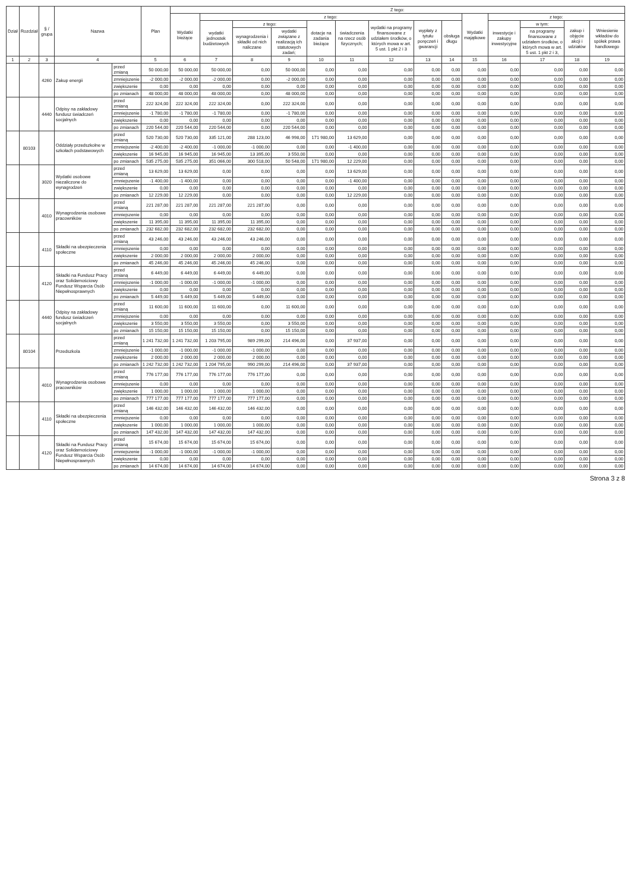| Dział | Rozdział | § / grupa | Nazwa | | Plan | Z tego: | | | | | | | | | | | | | |
| --- | --- | --- | --- | --- | --- | --- | --- | --- | --- | --- | --- | --- | --- | --- | --- | --- | --- | --- | --- |
| | | | | | | Wydatki bieżące | z tego: | | | | | | | | Wydatki majątkowe | z tego: | | | |
| | | | | | | | wydatki jednostek budżetowych | z tego: | | dotacje na zadania bieżące | świadczenia na rzecz osób fizycznych; | wydatki na programy finansowane z udziałem środków, o których mowa w art. 5 ust. 1 pkt 2 i 3 | wypłaty z tytułu poręczeń i gwarancji | obsługa długu | | inwestycje i zakupy inwestycyjne | w tym: | zakup i objęcie akcji i udziałów | Wniesienie wkładów do spółek prawa handlowego |
| | | | | | | | | wynagrodzenia i składki od nich naliczane | wydatki związane z realizacją ich statutowych zadań; | | | | | | | | na programy finansowane z udziałem środków, o których mowa w art. 5 ust. 1 pkt 2 i 3, | | |
| 1 | 2 | 3 | 4 | | 5 | 6 | 7 | 8 | 9 | 10 | 11 | 12 | 13 | 14 | 15 | 16 | 17 | 18 | 19 |
| | | 4260 | Zakup energii | przed zmianą | 50 000,00 | 50 000,00 | 50 000,00 | 0,00 | 50 000,00 | 0,00 | 0,00 | 0,00 | 0,00 | 0,00 | 0,00 | 0,00 | 0,00 | 0,00 | 0,00 |
| | | | | zmniejszenie | -2 000,00 | -2 000,00 | -2 000,00 | 0,00 | -2 000,00 | 0,00 | 0,00 | 0,00 | 0,00 | 0,00 | 0,00 | 0,00 | 0,00 | 0,00 | 0,00 |
| | | | | zwiększenie | 0,00 | 0,00 | 0,00 | 0,00 | 0,00 | 0,00 | 0,00 | 0,00 | 0,00 | 0,00 | 0,00 | 0,00 | 0,00 | 0,00 | 0,00 |
| | | | | po zmianach | 48 000,00 | 48 000,00 | 48 000,00 | 0,00 | 48 000,00 | 0,00 | 0,00 | 0,00 | 0,00 | 0,00 | 0,00 | 0,00 | 0,00 | 0,00 | 0,00 |
| | | 4440 | Odpisy na zakładowy fundusz świadczeń socjalnych | przed zmianą | 222 324,00 | 222 324,00 | 222 324,00 | 0,00 | 222 324,00 | 0,00 | 0,00 | 0,00 | 0,00 | 0,00 | 0,00 | 0,00 | 0,00 | 0,00 | 0,00 |
| | | | | zmniejszenie | -1 780,00 | -1 780,00 | -1 780,00 | 0,00 | -1 780,00 | 0,00 | 0,00 | 0,00 | 0,00 | 0,00 | 0,00 | 0,00 | 0,00 | 0,00 | 0,00 |
| | | | | zwiększenie | 0,00 | 0,00 | 0,00 | 0,00 | 0,00 | 0,00 | 0,00 | 0,00 | 0,00 | 0,00 | 0,00 | 0,00 | 0,00 | 0,00 | 0,00 |
| | | | | po zmianach | 220 544,00 | 220 544,00 | 220 544,00 | 0,00 | 220 544,00 | 0,00 | 0,00 | 0,00 | 0,00 | 0,00 | 0,00 | 0,00 | 0,00 | 0,00 | 0,00 |
| | 80103 | | Oddziały przedszkolne w szkołach podstawowych | przed zmianą | 520 730,00 | 520 730,00 | 335 121,00 | 288 123,00 | 46 998,00 | 171 980,00 | 13 629,00 | 0,00 | 0,00 | 0,00 | 0,00 | 0,00 | 0,00 | 0,00 | 0,00 |
| | | | | zmniejszenie | -2 400,00 | -2 400,00 | -1 000,00 | -1 000,00 | 0,00 | 0,00 | -1 400,00 | 0,00 | 0,00 | 0,00 | 0,00 | 0,00 | 0,00 | 0,00 | 0,00 |
| | | | | zwiększenie | 16 945,00 | 16 945,00 | 16 945,00 | 13 395,00 | 3 550,00 | 0,00 | 0,00 | 0,00 | 0,00 | 0,00 | 0,00 | 0,00 | 0,00 | 0,00 | 0,00 |
| | | | | po zmianach | 535 275,00 | 535 275,00 | 351 066,00 | 300 518,00 | 50 548,00 | 171 980,00 | 12 229,00 | 0,00 | 0,00 | 0,00 | 0,00 | 0,00 | 0,00 | 0,00 | 0,00 |
| | | 3020 | Wydatki osobowe niezaliczone do wynagrodzeń | przed zmianą | 13 629,00 | 13 629,00 | 0,00 | 0,00 | 0,00 | 0,00 | 13 629,00 | 0,00 | 0,00 | 0,00 | 0,00 | 0,00 | 0,00 | 0,00 | 0,00 |
| | | | | zmniejszenie | -1 400,00 | -1 400,00 | 0,00 | 0,00 | 0,00 | 0,00 | -1 400,00 | 0,00 | 0,00 | 0,00 | 0,00 | 0,00 | 0,00 | 0,00 | 0,00 |
| | | | | zwiększenie | 0,00 | 0,00 | 0,00 | 0,00 | 0,00 | 0,00 | 0,00 | 0,00 | 0,00 | 0,00 | 0,00 | 0,00 | 0,00 | 0,00 | 0,00 |
| | | | | po zmianach | 12 229,00 | 12 229,00 | 0,00 | 0,00 | 0,00 | 0,00 | 12 229,00 | 0,00 | 0,00 | 0,00 | 0,00 | 0,00 | 0,00 | 0,00 | 0,00 |
| | | 4010 | Wynagrodzenia osobowe pracowników | przed zmianą | 221 287,00 | 221 287,00 | 221 287,00 | 221 287,00 | 0,00 | 0,00 | 0,00 | 0,00 | 0,00 | 0,00 | 0,00 | 0,00 | 0,00 | 0,00 | 0,00 |
| | | | | zmniejszenie | 0,00 | 0,00 | 0,00 | 0,00 | 0,00 | 0,00 | 0,00 | 0,00 | 0,00 | 0,00 | 0,00 | 0,00 | 0,00 | 0,00 | 0,00 |
| | | | | zwiększenie | 11 395,00 | 11 395,00 | 11 395,00 | 11 395,00 | 0,00 | 0,00 | 0,00 | 0,00 | 0,00 | 0,00 | 0,00 | 0,00 | 0,00 | 0,00 | 0,00 |
| | | | | po zmianach | 232 682,00 | 232 682,00 | 232 682,00 | 232 682,00 | 0,00 | 0,00 | 0,00 | 0,00 | 0,00 | 0,00 | 0,00 | 0,00 | 0,00 | 0,00 | 0,00 |
| | | 4110 | Składki na ubezpieczenia społeczne | przed zmianą | 43 246,00 | 43 246,00 | 43 246,00 | 43 246,00 | 0,00 | 0,00 | 0,00 | 0,00 | 0,00 | 0,00 | 0,00 | 0,00 | 0,00 | 0,00 | 0,00 |
| | | | | zmniejszenie | 0,00 | 0,00 | 0,00 | 0,00 | 0,00 | 0,00 | 0,00 | 0,00 | 0,00 | 0,00 | 0,00 | 0,00 | 0,00 | 0,00 | 0,00 |
| | | | | zwiększenie | 2 000,00 | 2 000,00 | 2 000,00 | 2 000,00 | 0,00 | 0,00 | 0,00 | 0,00 | 0,00 | 0,00 | 0,00 | 0,00 | 0,00 | 0,00 | 0,00 |
| | | | | po zmianach | 45 246,00 | 45 246,00 | 45 246,00 | 45 246,00 | 0,00 | 0,00 | 0,00 | 0,00 | 0,00 | 0,00 | 0,00 | 0,00 | 0,00 | 0,00 | 0,00 |
| | | 4120 | Składki na Fundusz Pracy oraz Solidarnościowy Fundusz Wsparcia Osób Niepełnosprawnych | przed zmianą | 6 449,00 | 6 449,00 | 6 449,00 | 6 449,00 | 0,00 | 0,00 | 0,00 | 0,00 | 0,00 | 0,00 | 0,00 | 0,00 | 0,00 | 0,00 | 0,00 |
| | | | | zmniejszenie | -1 000,00 | -1 000,00 | -1 000,00 | -1 000,00 | 0,00 | 0,00 | 0,00 | 0,00 | 0,00 | 0,00 | 0,00 | 0,00 | 0,00 | 0,00 | 0,00 |
| | | | | zwiększenie | 0,00 | 0,00 | 0,00 | 0,00 | 0,00 | 0,00 | 0,00 | 0,00 | 0,00 | 0,00 | 0,00 | 0,00 | 0,00 | 0,00 | 0,00 |
| | | | | po zmianach | 5 449,00 | 5 449,00 | 5 449,00 | 5 449,00 | 0,00 | 0,00 | 0,00 | 0,00 | 0,00 | 0,00 | 0,00 | 0,00 | 0,00 | 0,00 | 0,00 |
| | | 4440 | Odpisy na zakładowy fundusz świadczeń socjalnych | przed zmianą | 11 600,00 | 11 600,00 | 11 600,00 | 0,00 | 11 600,00 | 0,00 | 0,00 | 0,00 | 0,00 | 0,00 | 0,00 | 0,00 | 0,00 | 0,00 | 0,00 |
| | | | | zmniejszenie | 0,00 | 0,00 | 0,00 | 0,00 | 0,00 | 0,00 | 0,00 | 0,00 | 0,00 | 0,00 | 0,00 | 0,00 | 0,00 | 0,00 | 0,00 |
| | | | | zwiększenie | 3 550,00 | 3 550,00 | 3 550,00 | 0,00 | 3 550,00 | 0,00 | 0,00 | 0,00 | 0,00 | 0,00 | 0,00 | 0,00 | 0,00 | 0,00 | 0,00 |
| | | | | po zmianach | 15 150,00 | 15 150,00 | 15 150,00 | 0,00 | 15 150,00 | 0,00 | 0,00 | 0,00 | 0,00 | 0,00 | 0,00 | 0,00 | 0,00 | 0,00 | 0,00 |
| | 80104 | | Przedszkola | przed zmianą | 1 241 732,00 | 1 241 732,00 | 1 203 795,00 | 989 299,00 | 214 496,00 | 0,00 | 37 937,00 | 0,00 | 0,00 | 0,00 | 0,00 | 0,00 | 0,00 | 0,00 | 0,00 |
| | | | | zmniejszenie | -1 000,00 | -1 000,00 | -1 000,00 | -1 000,00 | 0,00 | 0,00 | 0,00 | 0,00 | 0,00 | 0,00 | 0,00 | 0,00 | 0,00 | 0,00 | 0,00 |
| | | | | zwiększenie | 2 000,00 | 2 000,00 | 2 000,00 | 2 000,00 | 0,00 | 0,00 | 0,00 | 0,00 | 0,00 | 0,00 | 0,00 | 0,00 | 0,00 | 0,00 | 0,00 |
| | | | | po zmianach | 1 242 732,00 | 1 242 732,00 | 1 204 795,00 | 990 299,00 | 214 496,00 | 0,00 | 37 937,00 | 0,00 | 0,00 | 0,00 | 0,00 | 0,00 | 0,00 | 0,00 | 0,00 |
| | | 4010 | Wynagrodzenia osobowe pracowników | przed zmianą | 776 177,00 | 776 177,00 | 776 177,00 | 776 177,00 | 0,00 | 0,00 | 0,00 | 0,00 | 0,00 | 0,00 | 0,00 | 0,00 | 0,00 | 0,00 | 0,00 |
| | | | | zmniejszenie | 0,00 | 0,00 | 0,00 | 0,00 | 0,00 | 0,00 | 0,00 | 0,00 | 0,00 | 0,00 | 0,00 | 0,00 | 0,00 | 0,00 | 0,00 |
| | | | | zwiększenie | 1 000,00 | 1 000,00 | 1 000,00 | 1 000,00 | 0,00 | 0,00 | 0,00 | 0,00 | 0,00 | 0,00 | 0,00 | 0,00 | 0,00 | 0,00 | 0,00 |
| | | | | po zmianach | 777 177,00 | 777 177,00 | 777 177,00 | 777 177,00 | 0,00 | 0,00 | 0,00 | 0,00 | 0,00 | 0,00 | 0,00 | 0,00 | 0,00 | 0,00 | 0,00 |
| | | 4110 | Składki na ubezpieczenia społeczne | przed zmianą | 146 432,00 | 146 432,00 | 146 432,00 | 146 432,00 | 0,00 | 0,00 | 0,00 | 0,00 | 0,00 | 0,00 | 0,00 | 0,00 | 0,00 | 0,00 | 0,00 |
| | | | | zmniejszenie | 0,00 | 0,00 | 0,00 | 0,00 | 0,00 | 0,00 | 0,00 | 0,00 | 0,00 | 0,00 | 0,00 | 0,00 | 0,00 | 0,00 | 0,00 |
| | | | | zwiększenie | 1 000,00 | 1 000,00 | 1 000,00 | 1 000,00 | 0,00 | 0,00 | 0,00 | 0,00 | 0,00 | 0,00 | 0,00 | 0,00 | 0,00 | 0,00 | 0,00 |
| | | | | po zmianach | 147 432,00 | 147 432,00 | 147 432,00 | 147 432,00 | 0,00 | 0,00 | 0,00 | 0,00 | 0,00 | 0,00 | 0,00 | 0,00 | 0,00 | 0,00 | 0,00 |
| | | 4120 | Składki na Fundusz Pracy oraz Solidarnościowy Fundusz Wsparcia Osób Niepełnosprawnych | przed zmianą | 15 674,00 | 15 674,00 | 15 674,00 | 15 674,00 | 0,00 | 0,00 | 0,00 | 0,00 | 0,00 | 0,00 | 0,00 | 0,00 | 0,00 | 0,00 | 0,00 |
| | | | | zmniejszenie | -1 000,00 | -1 000,00 | -1 000,00 | -1 000,00 | 0,00 | 0,00 | 0,00 | 0,00 | 0,00 | 0,00 | 0,00 | 0,00 | 0,00 | 0,00 | 0,00 |
| | | | | zwiększenie | 0,00 | 0,00 | 0,00 | 0,00 | 0,00 | 0,00 | 0,00 | 0,00 | 0,00 | 0,00 | 0,00 | 0,00 | 0,00 | 0,00 | 0,00 |
| | | | | po zmianach | 14 674,00 | 14 674,00 | 14 674,00 | 14 674,00 | 0,00 | 0,00 | 0,00 | 0,00 | 0,00 | 0,00 | 0,00 | 0,00 | 0,00 | 0,00 | 0,00 |
Strona 3 z 8